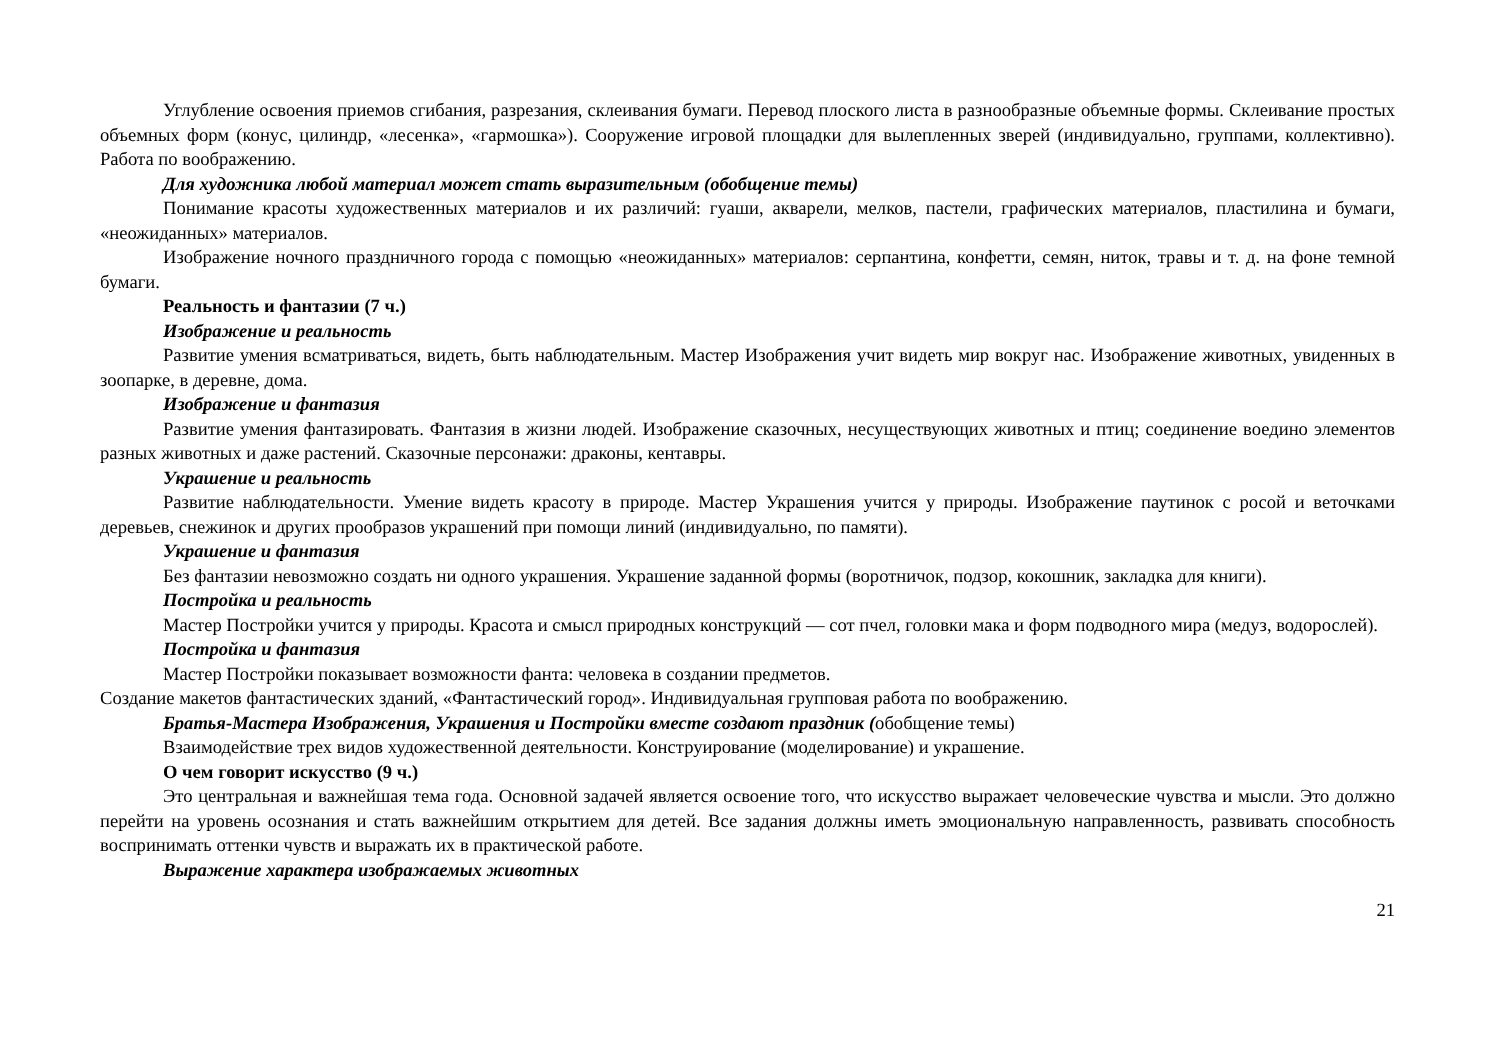Углубление освоения приемов сгибания, разрезания, склеивания бумаги. Перевод плоского листа в разнообразные объемные формы. Склеивание простых объемных форм (конус, цилиндр, «лесенка», «гармошка»). Сооружение игровой площадки для вылепленных зверей (индивидуально, группами, коллективно). Работа по воображению.
Для художника любой материал может стать выразительным (обобщение темы)
Понимание красоты художественных материалов и их различий: гуаши, акварели, мелков, пастели, графических материалов, пластилина и бумаги, «неожиданных» материалов.
Изображение ночного праздничного города с помощью «неожиданных» материалов: серпантина, конфетти, семян, ниток, травы и т. д. на фоне темной бумаги.
Реальность и фантазии (7 ч.)
Изображение и реальность
Развитие умения всматриваться, видеть, быть наблюдательным. Мастер Изображения учит видеть мир вокруг нас. Изображение животных, увиденных в зоопарке, в деревне, дома.
Изображение и фантазия
Развитие умения фантазировать. Фантазия в жизни людей. Изображение сказочных, несуществующих животных и птиц; соединение воедино элементов разных животных и даже растений. Сказочные персонажи: драконы, кентавры.
Украшение и реальность
Развитие наблюдательности. Умение видеть красоту в природе. Мастер Украшения учится у природы. Изображение паутинок с росой и веточками деревьев, снежинок и других прообразов украшений при помощи линий (индивидуально, по памяти).
Украшение и фантазия
Без фантазии невозможно создать ни одного украшения. Украшение заданной формы (воротничок, подзор, кокошник, закладка для книги).
Постройка и реальность
Мастер Постройки учится у природы. Красота и смысл природных конструкций — сот пчел, головки мака и форм подводного мира (медуз, водорослей).
Постройка и фантазия
Мастер Постройки показывает возможности фанта: человека в создании предметов.
Создание макетов фантастических зданий, «Фантастический город». Индивидуальная групповая работа по воображению.
Братья-Мастера Изображения, Украшения и Постройки вместе создают праздник (обобщение темы)
Взаимодействие трех видов художественной деятельности. Конструирование (моделирование) и украшение.
О чем говорит искусство (9 ч.)
Это центральная и важнейшая тема года. Основной задачей является освоение того, что искусство выражает человеческие чувства и мысли. Это должно перейти на уровень осознания и стать важнейшим открытием для детей. Все задания должны иметь эмоциональную направленность, развивать способность воспринимать оттенки чувств и выражать их в практической работе.
Выражение характера изображаемых животных
21